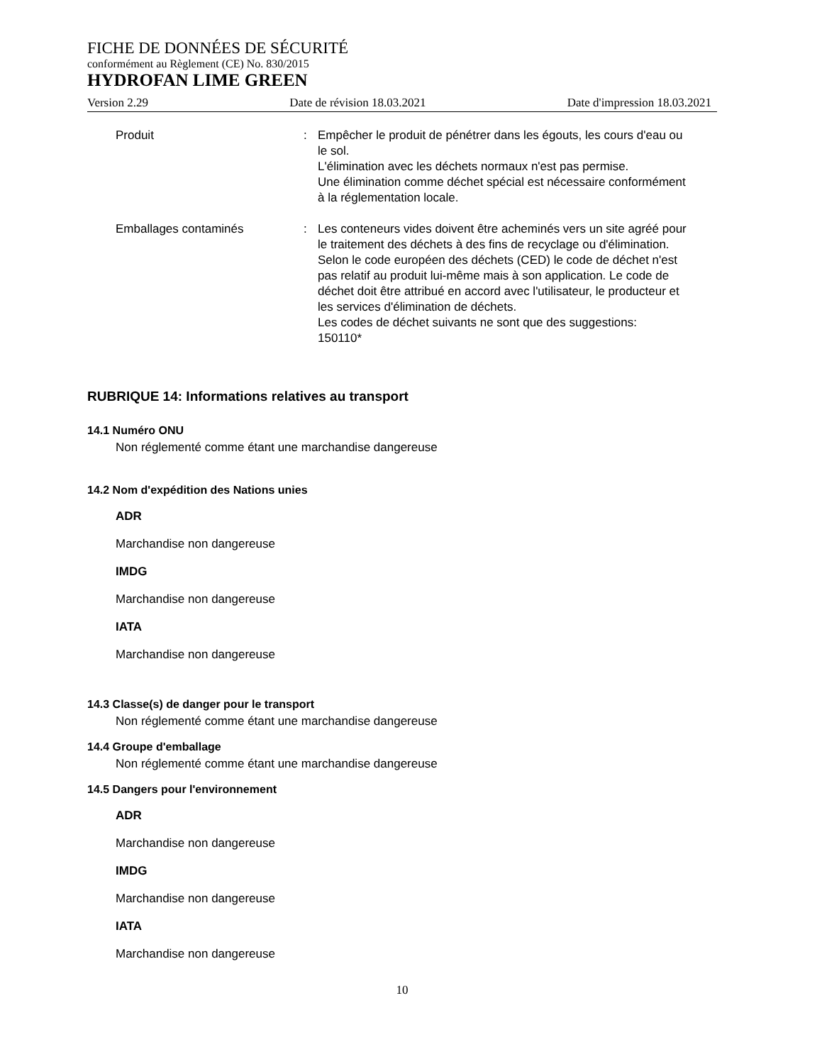FICHE DE DONNÉES DE SÉCURITÉ
conformément au Règlement (CE) No. 830/2015
HYDROFAN LIME GREEN
Version 2.29 Date de révision 18.03.2021 Date d'impression 18.03.2021
Produit : Empêcher le produit de pénétrer dans les égouts, les cours d'eau ou le sol.
L'élimination avec les déchets normaux n'est pas permise.
Une élimination comme déchet spécial est nécessaire conformément à la réglementation locale.
Emballages contaminés : Les conteneurs vides doivent être acheminés vers un site agréé pour le traitement des déchets à des fins de recyclage ou d'élimination.
Selon le code européen des déchets (CED) le code de déchet n'est pas relatif au produit lui-même mais à son application. Le code de déchet doit être attribué en accord avec l'utilisateur, le producteur et les services d'élimination de déchets.
Les codes de déchet suivants ne sont que des suggestions:
150110*
RUBRIQUE 14: Informations relatives au transport
14.1 Numéro ONU
Non réglementé comme étant une marchandise dangereuse
14.2 Nom d'expédition des Nations unies
ADR
Marchandise non dangereuse
IMDG
Marchandise non dangereuse
IATA
Marchandise non dangereuse
14.3 Classe(s) de danger pour le transport
Non réglementé comme étant une marchandise dangereuse
14.4 Groupe d'emballage
Non réglementé comme étant une marchandise dangereuse
14.5 Dangers pour l'environnement
ADR
Marchandise non dangereuse
IMDG
Marchandise non dangereuse
IATA
Marchandise non dangereuse
10